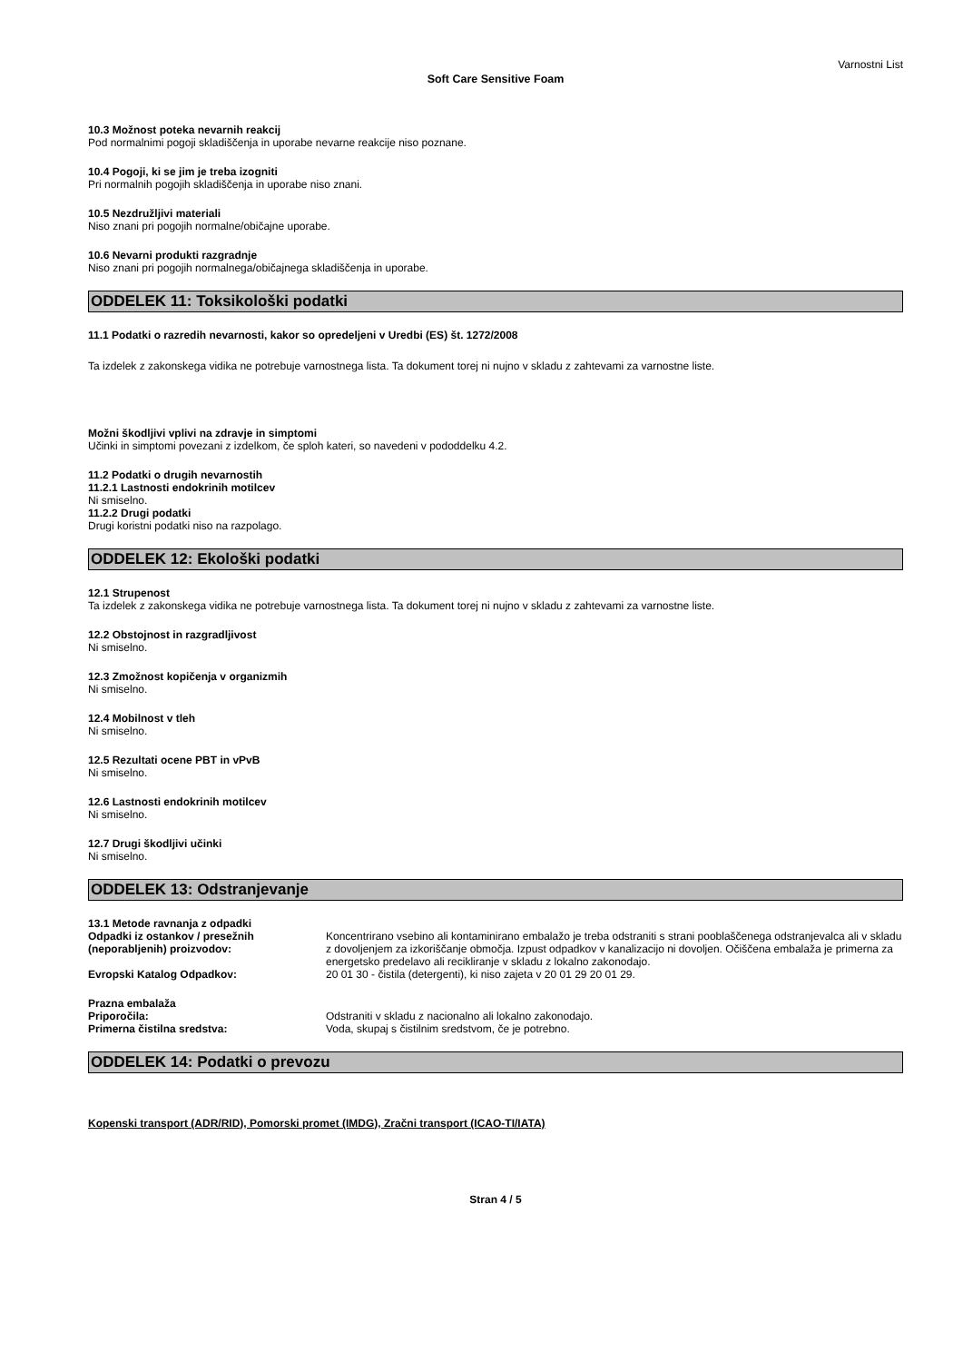Varnostni List
Soft Care Sensitive Foam
10.3 Možnost poteka nevarnih reakcij
Pod normalnimi pogoji skladiščenja in uporabe nevarne reakcije niso poznane.
10.4 Pogoji, ki se jim je treba izogniti
Pri normalnih pogojih skladiščenja in uporabe niso znani.
10.5 Nezdružljivi materiali
Niso znani pri pogojih normalne/običajne uporabe.
10.6 Nevarni produkti razgradnje
Niso znani pri pogojih normalnega/običajnega skladiščenja in uporabe.
ODDELEK 11: Toksikološki podatki
11.1 Podatki o razredih nevarnosti, kakor so opredeljeni v Uredbi (ES) št. 1272/2008
Ta izdelek z zakonskega vidika ne potrebuje varnostnega lista. Ta dokument torej ni nujno v skladu z zahtevami za varnostne liste.
Možni škodljivi vplivi na zdravje in simptomi
Učinki in simptomi povezani z izdelkom, če sploh kateri, so navedeni v pododdelku 4.2.
11.2 Podatki o drugih nevarnostih
11.2.1 Lastnosti endokrinih motilcev
Ni smiselno.
11.2.2 Drugi podatki
Drugi koristni podatki niso na razpolago.
ODDELEK 12: Ekološki podatki
12.1 Strupenost
Ta izdelek z zakonskega vidika ne potrebuje varnostnega lista. Ta dokument torej ni nujno v skladu z zahtevami za varnostne liste.
12.2 Obstojnost in razgradljivost
Ni smiselno.
12.3 Zmožnost kopičenja v organizmih
Ni smiselno.
12.4 Mobilnost v tleh
Ni smiselno.
12.5 Rezultati ocene PBT in vPvB
Ni smiselno.
12.6 Lastnosti endokrinih motilcev
Ni smiselno.
12.7 Drugi škodljivi učinki
Ni smiselno.
ODDELEK 13: Odstranjevanje
13.1 Metode ravnanja z odpadki
Odpadki iz ostankov / presežnih (neporabljenih) proizvodov:
Koncentrirano vsebino ali kontaminirano embalažo je treba odstraniti s strani pooblaščenega odstranjevalca ali v skladu z dovoljenjem za izkoriščanje območja. Izpust odpadkov v kanalizacijo ni dovoljen. Očiščena embalaža je primerna za energetsko predelavo ali recikliranje v skladu z lokalno zakonodajo.
Evropski Katalog Odpadkov: 20 01 30 - čistila (detergenti), ki niso zajeta v 20 01 29 20 01 29.
Prazna embalaža
Priporočila: Odstraniti v skladu z nacionalno ali lokalno zakonodajo.
Primerna čistilna sredstva: Voda, skupaj s čistilnim sredstvom, če je potrebno.
ODDELEK 14: Podatki o prevozu
Kopenski transport (ADR/RID), Pomorski promet (IMDG), Zračni transport (ICAO-TI/IATA)
Stran 4 / 5